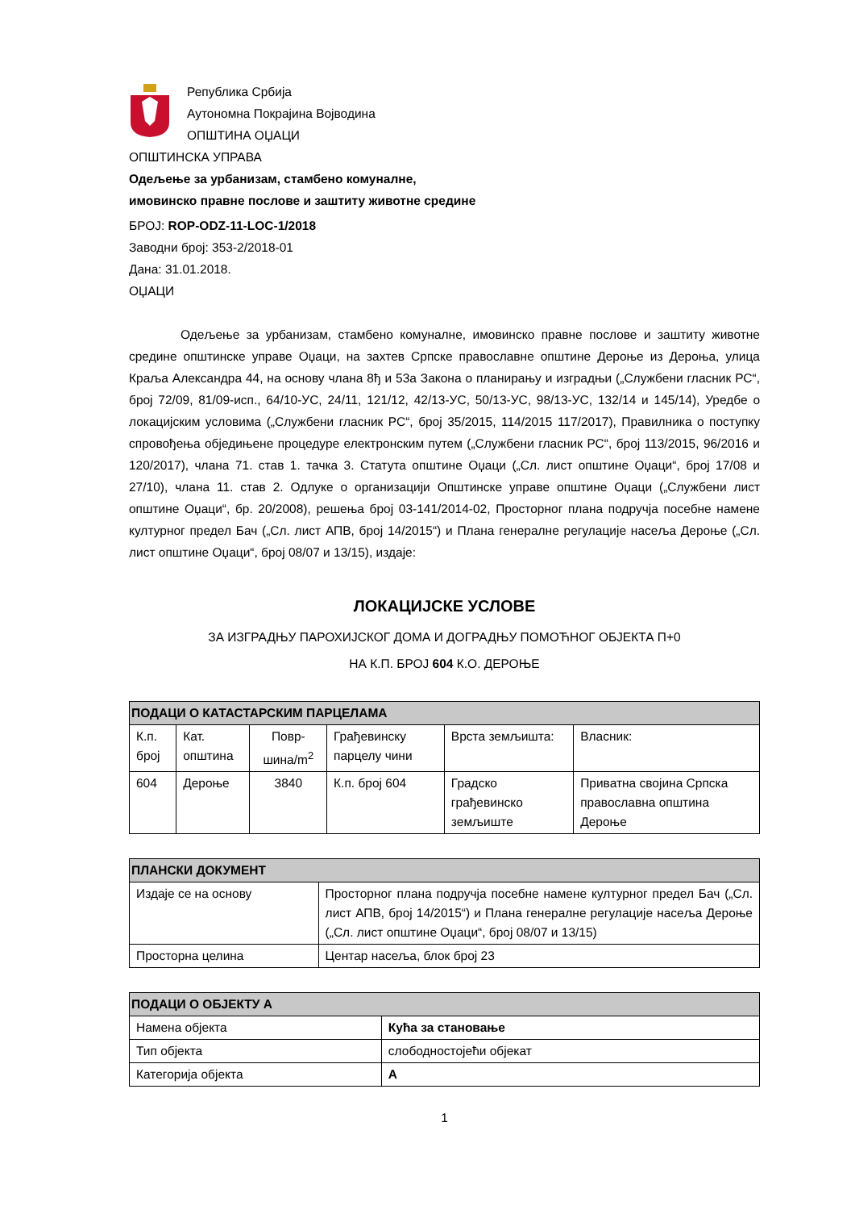Република Србија
Аутономна Покрајина Војводина
ОПШТИНА ОЏАЦИ
ОПШТИНСКА УПРАВА
Одељење за урбанизам, стамбено комуналне,
имовинско правне послове и заштиту животне средине
БРОЈ: ROP-ODZ-11-LOC-1/2018
Заводни број: 353-2/2018-01
Дана: 31.01.2018.
ОЏАЦИ
Одељење за урбанизам, стамбено комуналне, имовинско правне послове и заштиту животне средине општинске управе Оџаци, на захтев Српске православне општине Дероње из Дероња, улица Краља Александра 44, на основу члана 8ђ и 53а Закона о планирању и изградњи („Службени гласник РС“, број 72/09, 81/09-исп., 64/10-УС, 24/11, 121/12, 42/13-УС, 50/13-УС, 98/13-УС, 132/14 и 145/14), Уредбе о локацијским условима („Службени гласник РС“, број 35/2015, 114/2015 117/2017), Правилника о поступку спровођења обједињене процедуре електронским путем („Службени гласник РС“, број 113/2015, 96/2016 и 120/2017), члана 71. став 1. тачка 3. Статута општине Оџаци („Сл. лист општине Оџаци“, број 17/08 и 27/10), члана 11. став 2. Одлуке о организацији Општинске управе општине Оџаци („Службени лист општине Оџаци“, бр. 20/2008), решења број 03-141/2014-02, Просторног плана подручја посебне намене културног предел Бач („Сл. лист АПВ, број 14/2015“) и Плана генералне регулације насеља Дероње („Сл. лист општине Оџаци“, број 08/07 и 13/15), издаје:
ЛОКАЦИЈСКЕ УСЛОВЕ
ЗА ИЗГРАДЊУ ПАРОХИЈСКОГ ДОМА И ДОГРАДЊУ ПОМОЋНОГ ОБЈЕКТА П+0
НА К.П. БРОЈ 604 К.О. ДЕРОЊЕ
| ПОДАЦИ О КАТАСТАРСКИМ ПАРЦЕЛАМА | | | | | |
| --- | --- | --- | --- | --- | --- |
| К.п. број | Кат. општина | Повр-шина/m<sup>2</sup> | Грађевинску парцелу чини | Врста земљишта: | Власник: |
| 604 | Дероње | 3840 | К.п. број 604 | Градско грађевинско земљиште | Приватна својина Српска православна општина Дероње |
| ПЛАНСКИ ДОКУМЕНТ | |
| --- | --- |
| Издаје се на основу | Просторног плана подручја посебне намене културног предел Бач („Сл. лист АПВ, број 14/2015“) и Плана генералне регулације насеља Дероње („Сл. лист општине Оџаци“, број 08/07 и 13/15) |
| Просторна целина | Центар насеља, блок број 23 |
| ПОДАЦИ О ОБЈЕКТУ А | |
| --- | --- |
| Намена објекта | Кућа за становање |
| Тип објекта | слободностојећи објекат |
| Категорија објекта | А |
1